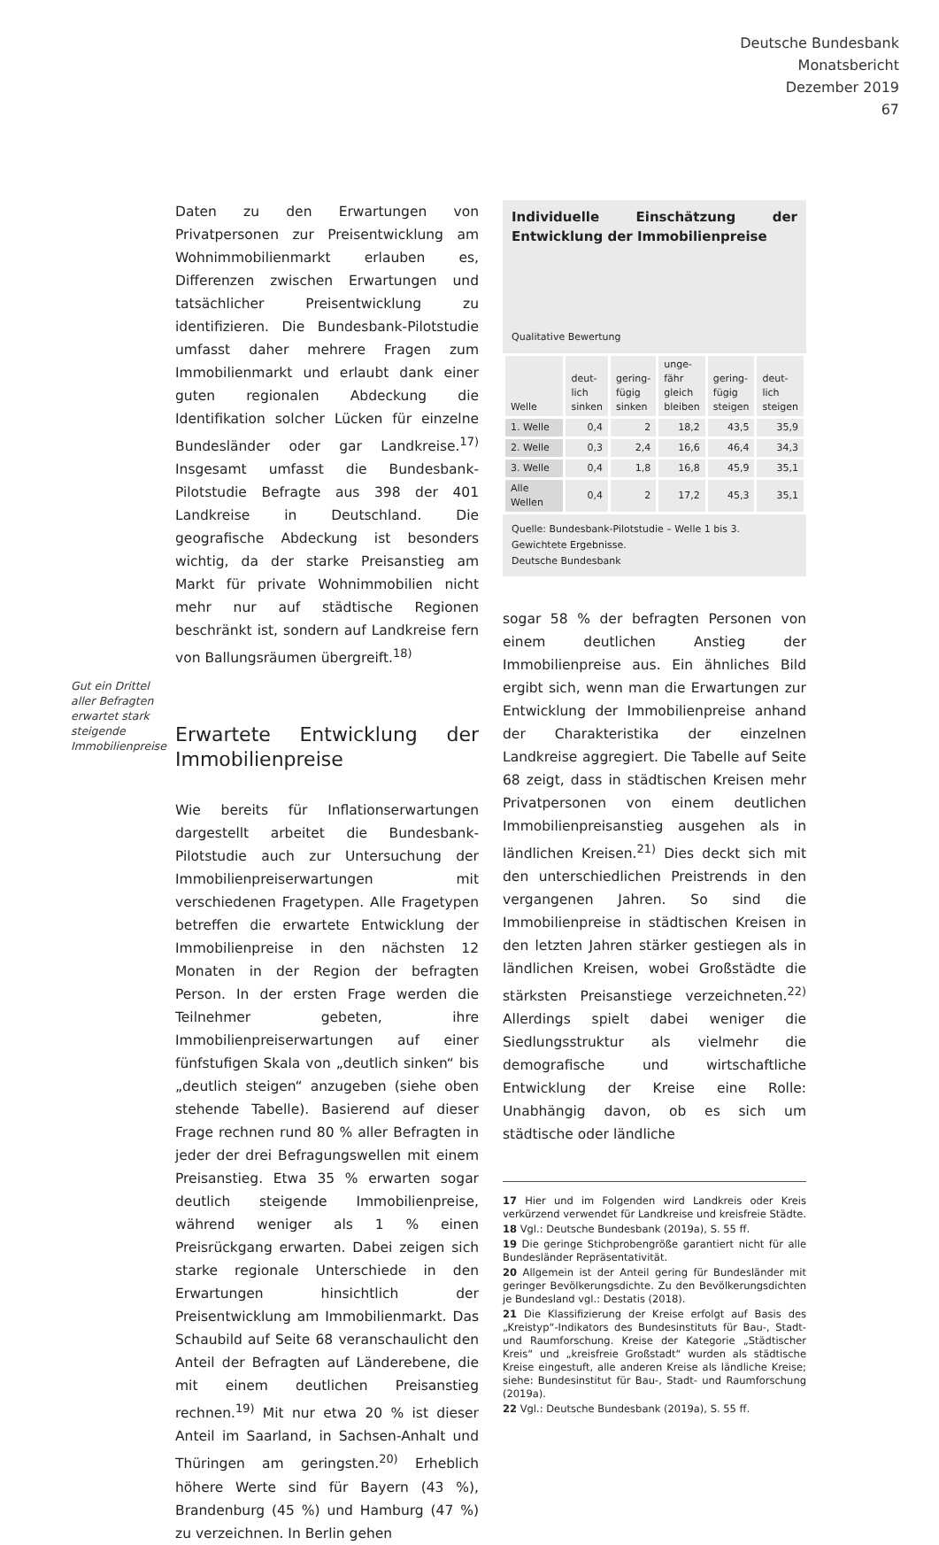Deutsche Bundesbank
Monatsbericht
Dezember 2019
67
Gut ein Drittel aller Befragten erwartet stark steigende Immobilienpreise
Daten zu den Erwartungen von Privatpersonen zur Preisentwicklung am Wohnimmobilienmarkt erlauben es, Differenzen zwischen Erwartungen und tatsächlicher Preisentwicklung zu identifizieren. Die Bundesbank-Pilotstudie umfasst daher mehrere Fragen zum Immobilienmarkt und erlaubt dank einer guten regionalen Abdeckung die Identifikation solcher Lücken für einzelne Bundesländer oder gar Landkreise.<sup>17)</sup> Insgesamt umfasst die Bundesbank-Pilotstudie Befragte aus 398 der 401 Landkreise in Deutschland. Die geografische Abdeckung ist besonders wichtig, da der starke Preisanstieg am Markt für private Wohnimmobilien nicht mehr nur auf städtische Regionen beschränkt ist, sondern auf Landkreise fern von Ballungsräumen übergreift.<sup>18)</sup>
Erwartete Entwicklung der Immobilienpreise
Wie bereits für Inflationserwartungen dargestellt arbeitet die Bundesbank-Pilotstudie auch zur Untersuchung der Immobilienpreiserwartungen mit verschiedenen Fragetypen. Alle Fragetypen betreffen die erwartete Entwicklung der Immobilienpreise in den nächsten 12 Monaten in der Region der befragten Person. In der ersten Frage werden die Teilnehmer gebeten, ihre Immobilienpreiserwartungen auf einer fünfstufigen Skala von „deutlich sinken“ bis „deutlich steigen“ anzugeben (siehe oben stehende Tabelle). Basierend auf dieser Frage rechnen rund 80 % aller Befragten in jeder der drei Befragungswellen mit einem Preisanstieg. Etwa 35 % erwarten sogar deutlich steigende Immobilienpreise, während weniger als 1 % einen Preisrückgang erwarten. Dabei zeigen sich starke regionale Unterschiede in den Erwartungen hinsichtlich der Preisentwicklung am Immobilienmarkt. Das Schaubild auf Seite 68 veranschaulicht den Anteil der Befragten auf Länderebene, die mit einem deutlichen Preisanstieg rechnen.<sup>19)</sup> Mit nur etwa 20 % ist dieser Anteil im Saarland, in Sachsen-Anhalt und Thüringen am geringsten.<sup>20)</sup> Erheblich höhere Werte sind für Bayern (43 %), Brandenburg (45 %) und Hamburg (47 %) zu verzeichnen. In Berlin gehen
Individuelle Einschätzung der Entwicklung der Immobilienpreise
Qualitative Bewertung
| Welle | deut- lich sinken | gering- fügig sinken | unge- fähr gleich bleiben | gering- fügig steigen | deut- lich steigen |
| --- | --- | --- | --- | --- | --- |
| 1. Welle | 0,4 | 2 | 18,2 | 43,5 | 35,9 |
| 2. Welle | 0,3 | 2,4 | 16,6 | 46,4 | 34,3 |
| 3. Welle | 0,4 | 1,8 | 16,8 | 45,9 | 35,1 |
| Alle Wellen | 0,4 | 2 | 17,2 | 45,3 | 35,1 |
Quelle: Bundesbank-Pilotstudie – Welle 1 bis 3. Gewichtete Ergebnisse.
Deutsche Bundesbank
sogar 58 % der befragten Personen von einem deutlichen Anstieg der Immobilienpreise aus. Ein ähnliches Bild ergibt sich, wenn man die Erwartungen zur Entwicklung der Immobilienpreise anhand der Charakteristika der einzelnen Landkreise aggregiert. Die Tabelle auf Seite 68 zeigt, dass in städtischen Kreisen mehr Privatpersonen von einem deutlichen Immobilienpreisanstieg ausgehen als in ländlichen Kreisen.<sup>21)</sup> Dies deckt sich mit den unterschiedlichen Preistrends in den vergangenen Jahren. So sind die Immobilienpreise in städtischen Kreisen in den letzten Jahren stärker gestiegen als in ländlichen Kreisen, wobei Großstädte die stärksten Preisanstiege verzeichneten.<sup>22)</sup> Allerdings spielt dabei weniger die Siedlungsstruktur als vielmehr die demografische und wirtschaftliche Entwicklung der Kreise eine Rolle: Unabhängig davon, ob es sich um städtische oder ländliche
17 Hier und im Folgenden wird Landkreis oder Kreis verkürzend verwendet für Landkreise und kreisfreie Städte.
18 Vgl.: Deutsche Bundesbank (2019a), S. 55 ff.
19 Die geringe Stichprobengröße garantiert nicht für alle Bundesländer Repräsentativität.
20 Allgemein ist der Anteil gering für Bundesländer mit geringer Bevölkerungsdichte. Zu den Bevölkerungsdichten je Bundesland vgl.: Destatis (2018).
21 Die Klassifizierung der Kreise erfolgt auf Basis des „Kreistyp“-Indikators des Bundesinstituts für Bau-, Stadt- und Raumforschung. Kreise der Kategorie „Städtischer Kreis“ und „kreisfreie Großstadt“ wurden als städtische Kreise eingestuft, alle anderen Kreise als ländliche Kreise; siehe: Bundesinstitut für Bau-, Stadt- und Raumforschung (2019a).
22 Vgl.: Deutsche Bundesbank (2019a), S. 55 ff.